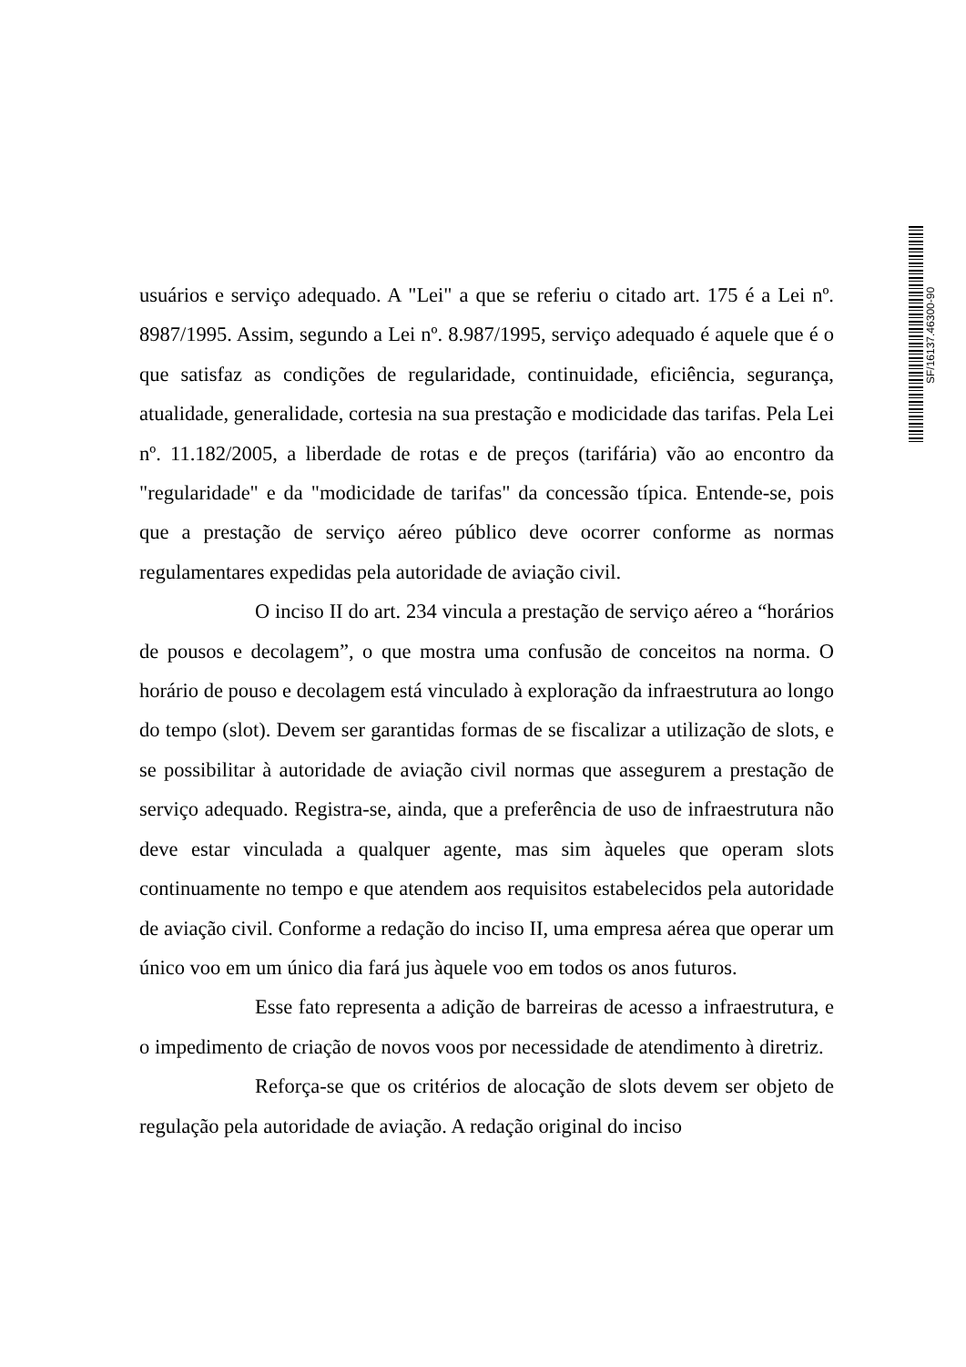SF/16137.46300-90
usuários e serviço adequado. A "Lei" a que se referiu o citado art. 175 é a Lei nº. 8987/1995. Assim, segundo a Lei nº. 8.987/1995, serviço adequado é aquele que é o que satisfaz as condições de regularidade, continuidade, eficiência, segurança, atualidade, generalidade, cortesia na sua prestação e modicidade das tarifas. Pela Lei nº. 11.182/2005, a liberdade de rotas e de preços (tarifária) vão ao encontro da "regularidade" e da "modicidade de tarifas" da concessão típica. Entende-se, pois que a prestação de serviço aéreo público deve ocorrer conforme as normas regulamentares expedidas pela autoridade de aviação civil.
O inciso II do art. 234 vincula a prestação de serviço aéreo a “horários de pousos e decolagem”, o que mostra uma confusão de conceitos na norma. O horário de pouso e decolagem está vinculado à exploração da infraestrutura ao longo do tempo (slot). Devem ser garantidas formas de se fiscalizar a utilização de slots, e se possibilitar à autoridade de aviação civil normas que assegurem a prestação de serviço adequado. Registra-se, ainda, que a preferência de uso de infraestrutura não deve estar vinculada a qualquer agente, mas sim àqueles que operam slots continuamente no tempo e que atendem aos requisitos estabelecidos pela autoridade de aviação civil. Conforme a redação do inciso II, uma empresa aérea que operar um único voo em um único dia fará jus àquele voo em todos os anos futuros.
Esse fato representa a adição de barreiras de acesso a infraestrutura, e o impedimento de criação de novos voos por necessidade de atendimento à diretriz.
Reforça-se que os critérios de alocação de slots devem ser objeto de regulação pela autoridade de aviação. A redação original do inciso